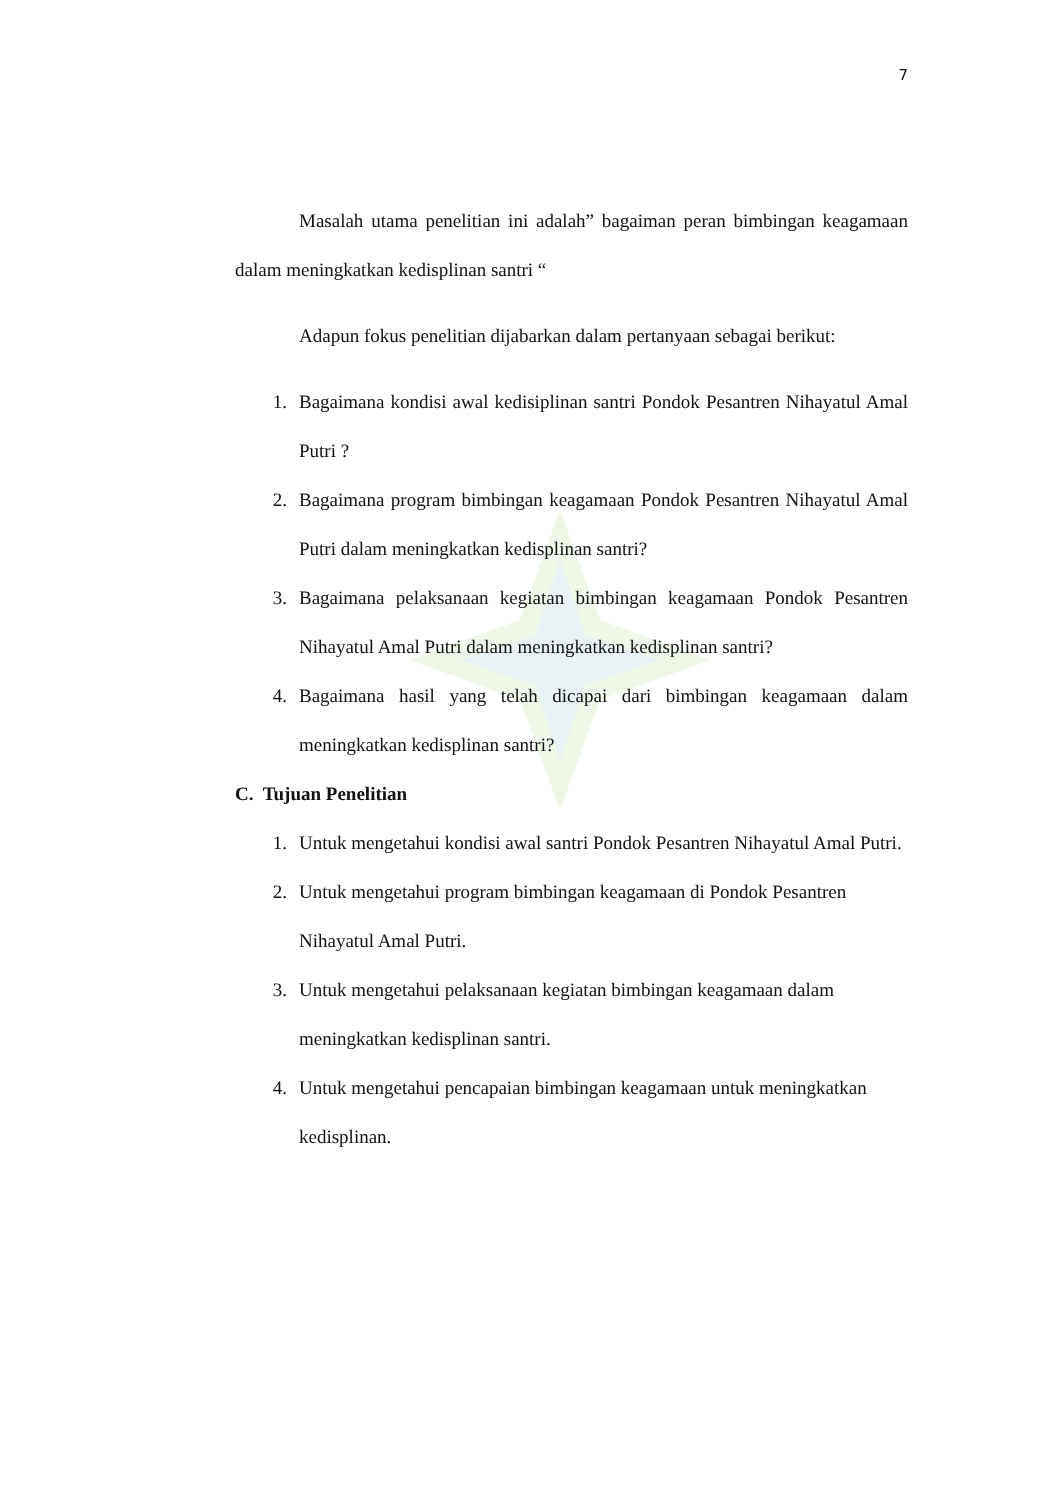7
Masalah utama penelitian ini adalah” bagaiman peran bimbingan keagamaan dalam meningkatkan kedisplinan santri “
Adapun fokus penelitian dijabarkan dalam pertanyaan sebagai berikut:
1. Bagaimana kondisi awal kedisiplinan santri Pondok Pesantren Nihayatul Amal Putri ?
2. Bagaimana program bimbingan keagamaan Pondok Pesantren Nihayatul Amal Putri dalam meningkatkan kedisplinan santri?
3. Bagaimana pelaksanaan kegiatan bimbingan keagamaan Pondok Pesantren Nihayatul Amal Putri dalam meningkatkan kedisplinan santri?
4. Bagaimana hasil yang telah dicapai dari bimbingan keagamaan dalam meningkatkan kedisplinan santri?
C. Tujuan Penelitian
1. Untuk mengetahui kondisi awal santri Pondok Pesantren Nihayatul Amal Putri.
2. Untuk mengetahui program bimbingan keagamaan di Pondok Pesantren Nihayatul Amal Putri.
3. Untuk mengetahui pelaksanaan kegiatan bimbingan keagamaan dalam meningkatkan kedisplinan santri.
4. Untuk mengetahui pencapaian bimbingan keagamaan untuk meningkatkan kedisplinan.